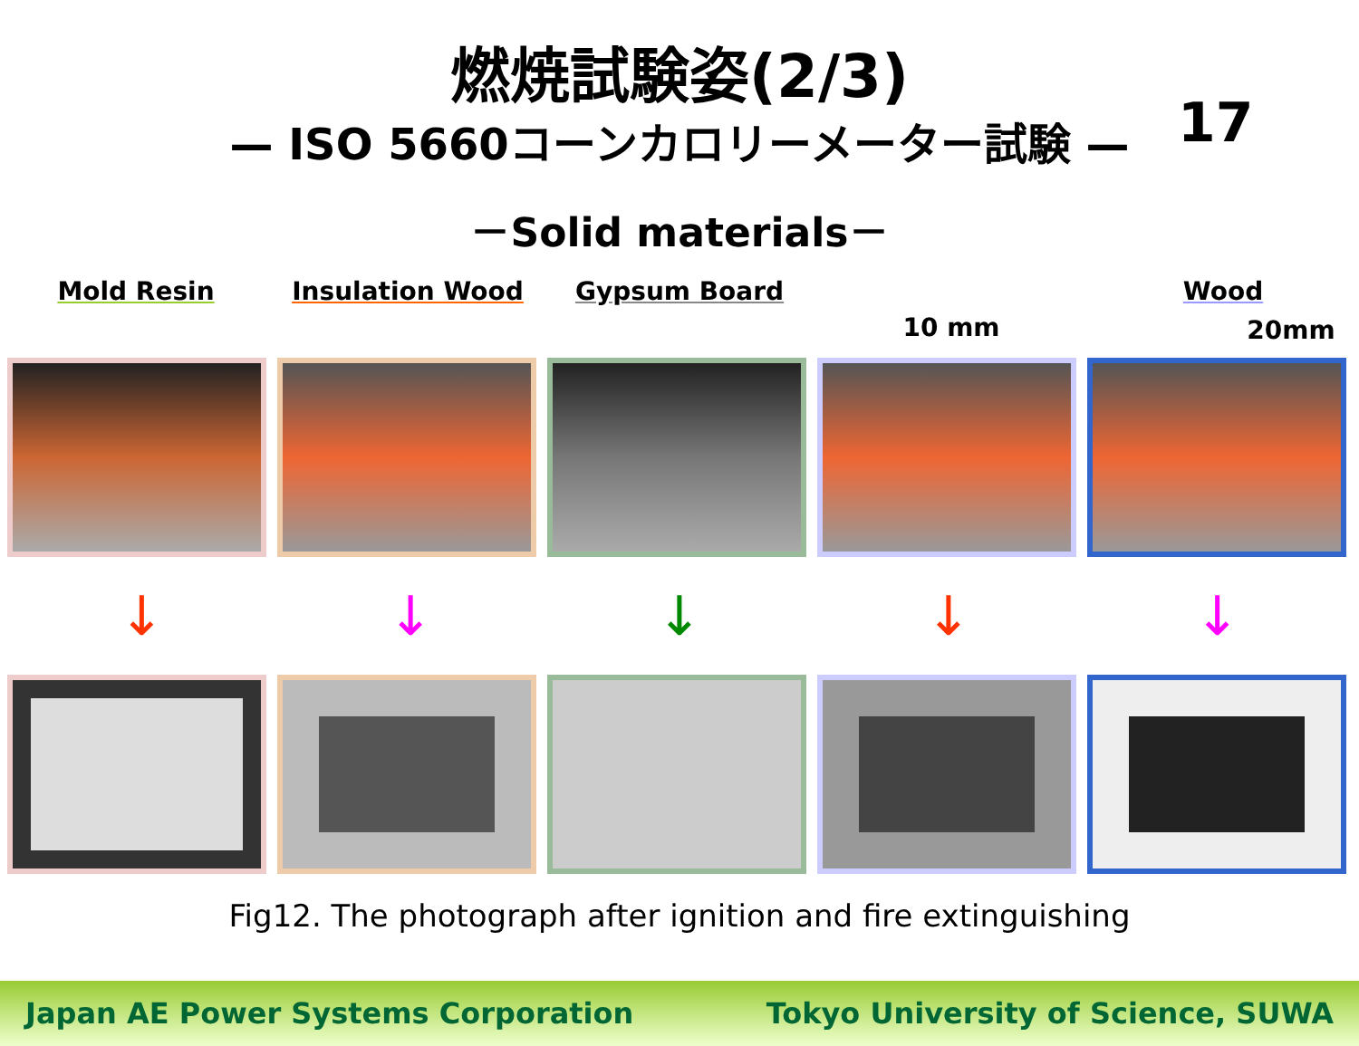燃焼試験姿(2/3)
17
— ISO 5660コーンカロリーメーター試験 —
－Solid materials－
Mold Resin Insulation Wood Gypsum Board
10 mm
Wood
20mm
↓ ↓ ↓ ↓ ↓
Fig12. The photograph after ignition and fire extinguishing
Japan AE Power Systems Corporation Tokyo University of Science, SUWA